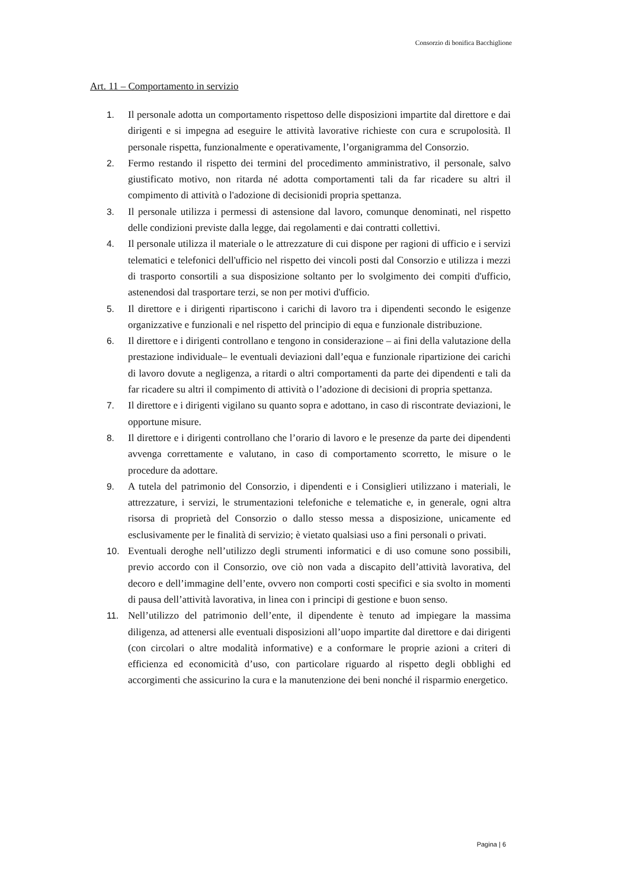Consorzio di bonifica Bacchiglione
Art. 11 – Comportamento in servizio
1. Il personale adotta un comportamento rispettoso delle disposizioni impartite dal direttore e dai dirigenti e si impegna ad eseguire le attività lavorative richieste con cura e scrupolosità. Il personale rispetta, funzionalmente e operativamente, l’organigramma del Consorzio.
2. Fermo restando il rispetto dei termini del procedimento amministrativo, il personale, salvo giustificato motivo, non ritarda né adotta comportamenti tali da far ricadere su altri il compimento di attività o l'adozione di decisionidi propria spettanza.
3. Il personale utilizza i permessi di astensione dal lavoro, comunque denominati, nel rispetto delle condizioni previste dalla legge, dai regolamenti e dai contratti collettivi.
4. Il personale utilizza il materiale o le attrezzature di cui dispone per ragioni di ufficio e i servizi telematici e telefonici dell'ufficio nel rispetto dei vincoli posti dal Consorzio e utilizza i mezzi di trasporto consortili a sua disposizione soltanto per lo svolgimento dei compiti d'ufficio, astenendosi dal trasportare terzi, se non per motivi d'ufficio.
5. Il direttore e i dirigenti ripartiscono i carichi di lavoro tra i dipendenti secondo le esigenze organizzative e funzionali e nel rispetto del principio di equa e funzionale distribuzione.
6. Il direttore e i dirigenti controllano e tengono in considerazione – ai fini della valutazione della prestazione individuale– le eventuali deviazioni dall’equa e funzionale ripartizione dei carichi di lavoro dovute a negligenza, a ritardi o altri comportamenti da parte dei dipendenti e tali da far ricadere su altri il compimento di attività o l’adozione di decisioni di propria spettanza.
7. Il direttore e i dirigenti vigilano su quanto sopra e adottano, in caso di riscontrate deviazioni, le opportune misure.
8. Il direttore e i dirigenti controllano che l’orario di lavoro e le presenze da parte dei dipendenti avvenga correttamente e valutano, in caso di comportamento scorretto, le misure o le procedure da adottare.
9. A tutela del patrimonio del Consorzio, i dipendenti e i Consiglieri utilizzano i materiali, le attrezzature, i servizi, le strumentazioni telefoniche e telematiche e, in generale, ogni altra risorsa di proprietà del Consorzio o dallo stesso messa a disposizione, unicamente ed esclusivamente per le finalità di servizio; è vietato qualsiasi uso a fini personali o privati.
10. Eventuali deroghe nell’utilizzo degli strumenti informatici e di uso comune sono possibili, previo accordo con il Consorzio, ove ciò non vada a discapito dell’attività lavorativa, del decoro e dell’immagine dell’ente, ovvero non comporti costi specifici e sia svolto in momenti di pausa dell’attività lavorativa, in linea con i principi di gestione e buon senso.
11. Nell’utilizzo del patrimonio dell’ente, il dipendente è tenuto ad impiegare la massima diligenza, ad attenersi alle eventuali disposizioni all’uopo impartite dal direttore e dai dirigenti (con circolari o altre modalità informative) e a conformare le proprie azioni a criteri di efficienza ed economicità d’uso, con particolare riguardo al rispetto degli obblighi ed accorgimenti che assicurino la cura e la manutenzione dei beni nonché il risparmio energetico.
Pagina | 6